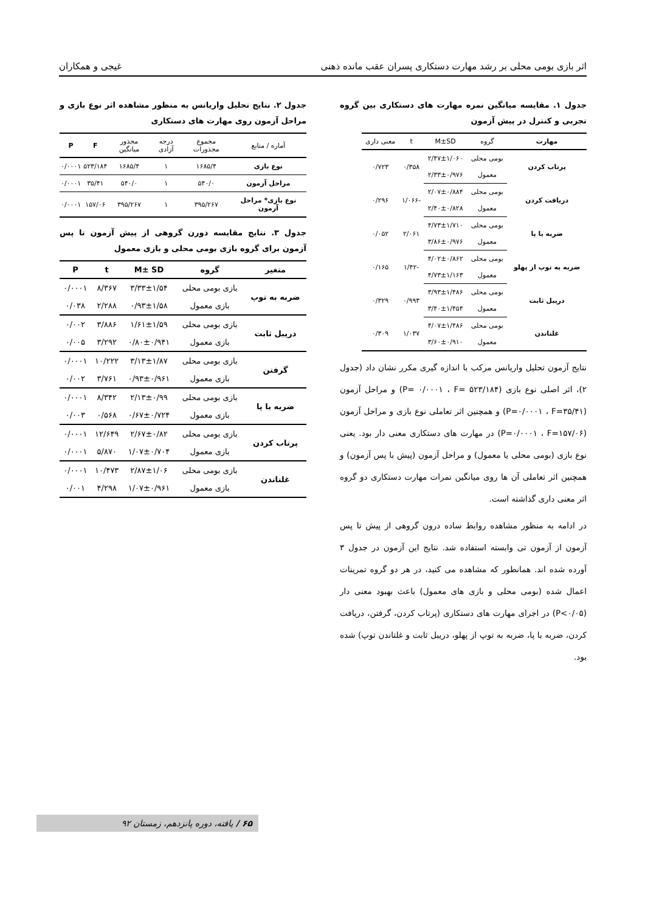اثر بازی بومی محلی بر رشد مهارت دستکاری پسران عقب مانده ذهنی غیجی و همکاران
جدول ۱. مقایسه میانگین نمره مهارت های دستکاری بین گروه تجربی و کنترل در پیش آزمون
| مهارت | گروه | M±SD | t | معنی داری |
| --- | --- | --- | --- | --- |
| پرتاب کردن | بومی محلی | ۲/۴۷±۱/۰۶۰ | ۰/۳۵۸ | ۰/۷۲۳ |
| | معمول | ۲/۳۳±۰/۹۷۶ | | |
| دریافت کردن | بومی محلی | ۲/۰۷±۰/۸۸۴ | -۱/۰۶۶ | ۰/۲۹۶ |
| | معمول | ۲/۴۰±۰/۸۲۸ | | |
| ضربه با پا | بومی محلی | ۴/۷۳±۱/۷۱۰ | ۲/۰۶۱ | ۰/۰۵۲ |
| | معمول | ۳/۸۶±۰/۹۷۶ | | |
| ضربه به توپ از پهلو | بومی محلی | ۴/۰۲±۰/۸۶۲ | -۱/۴۲ | ۰/۱۶۵ |
| | معمول | ۴/۷۳±۱/۱۶۳ | | |
| دریبل ثابت | بومی محلی | ۳/۹۳±۱/۴۸۶ | ۰/۹۹۳ | ۰/۳۲۹ |
| | معمول | ۳/۴۰±۱/۴۵۴ | | |
| غلتاندن | بومی محلی | ۴/۰۷±۱/۴۸۶ | ۱/۰۳۷ | ۰/۳۰۹ |
| | معمول | ۳/۶۰±۰/۹۱۰ | | |
نتایج آزمون تحلیل واریانس مرکب با اندازه گیری مکرر نشان داد (جدول ۲)، اثر اصلی نوع بازی (P= ۰/۰۰۰۱ ، F= ۵۲۳/۱۸۴) و مراحل آزمون (P=۰/۰۰۰۱ ، F=۳۵/۴۱) و همچنین اثر تعاملی نوع بازی و مراحل آزمون (P=۰/۰۰۰۱ ، F=۱۵۷/۰۶) در مهارت های دستکاری معنی دار بود. یعنی نوع بازی (بومی محلی یا معمول) و مراحل آزمون (پیش با پس آزمون) و همچنین اثر تعاملی آن ها روی میانگین نمرات مهارت دستکاری دو گروه اثر معنی داری گذاشته است.
در ادامه به منظور مشاهده روابط ساده درون گروهی از پیش تا پس آزمون از آزمون تی وابسته استفاده شد. نتایج این آزمون در جدول ۳ آورده شده اند. همانطور که مشاهده می کنید، در هر دو گروه تمرینات اعمال شده (بومی محلی و بازی های معمول) باعث بهبود معنی دار (P<۰/۰۵) در اجرای مهارت های دستکاری (پرتاب کردن، گرفتن، دریافت کردن، ضربه با پا، ضربه به توپ از پهلو، دریبل ثابت و غلتاندن توپ) شده بود.
جدول ۲. نتایج تحلیل واریانس به منظور مشاهده اثر نوع بازی و مراحل آزمون روی مهارت های دستکاری
| آماره / منابع | مجموع مجذورات | درجه آزادی | مجذور میانگین | F | P |
| --- | --- | --- | --- | --- | --- |
| نوع بازی | ۱۶۸۵/۴ | ۱ | ۱۶۸۵/۴ | ۵۲۳/۱۸۴ | ۰/۰۰۰۱ |
| مراحل آزمون | ۵۴۰/۰ | ۱ | ۵۴۰/۰ | ۳۵/۴۱ | ۰/۰۰۰۱ |
| نوع بازی* مراحل آزمون | ۳۹۵/۲۶۷ | ۱ | ۳۹۵/۲۶۷ | ۱۵۷/۰۶ | ۰/۰۰۰۱ |
جدول ۳. نتایج مقایسه دورن گروهی از پیش آزمون تا پس آزمون برای گروه بازی بومی محلی و بازی معمول
| متغیر | گروه | M± SD | t | P |
| --- | --- | --- | --- | --- |
| ضربه به توپ | بازی بومی محلی | ۳/۳۳±۱/۵۴ | ۸/۳۶۷ | ۰/۰۰۰۱ |
| | بازی معمول | ۰/۹۳±۱/۵۸ | ۲/۲۸۸ | ۰/۰۳۸ |
| دریبل ثابت | بازی بومی محلی | ۱/۶۱±۱/۵۹ | ۳/۸۸۶ | ۰/۰۰۲ |
| | بازی معمول | ۰/۸۰±۰/۹۴۱ | ۳/۲۹۲ | ۰/۰۰۵ |
| گرفتن | بازی بومی محلی | ۳/۱۳±۱/۸۷ | ۱۰/۲۲۲ | ۰/۰۰۰۱ |
| | بازی معمول | ۰/۹۳±۰/۹۶۱ | ۳/۷۶۱ | ۰/۰۰۲ |
| ضربه با پا | بازی بومی محلی | ۲/۱۳±۰/۹۹ | ۸/۳۴۲ | ۰/۰۰۰۱ |
| | بازی معمول | ۰/۶۷±۰/۷۲۴ | ۰/۵۶۸ | ۰/۰۰۳ |
| پرتاب کردن | بازی بومی محلی | ۲/۶۷±۰/۸۲ | ۱۲/۶۴۹ | ۰/۰۰۰۱ |
| | بازی معمول | ۱/۰۷±۰/۷۰۴ | ۵/۸۷۰ | ۰/۰۰۰۱ |
| غلتاندن | بازی بومی محلی | ۲/۸۷±۱/۰۶ | ۱۰/۴۷۳ | ۰/۰۰۰۱ |
| | بازی معمول | ۱/۰۷±۰/۹۶۱ | ۴/۲۹۸ | ۰/۰۰۱ |
۶۵ / یافته، دوره پانزدهم، زمستان ۹۲